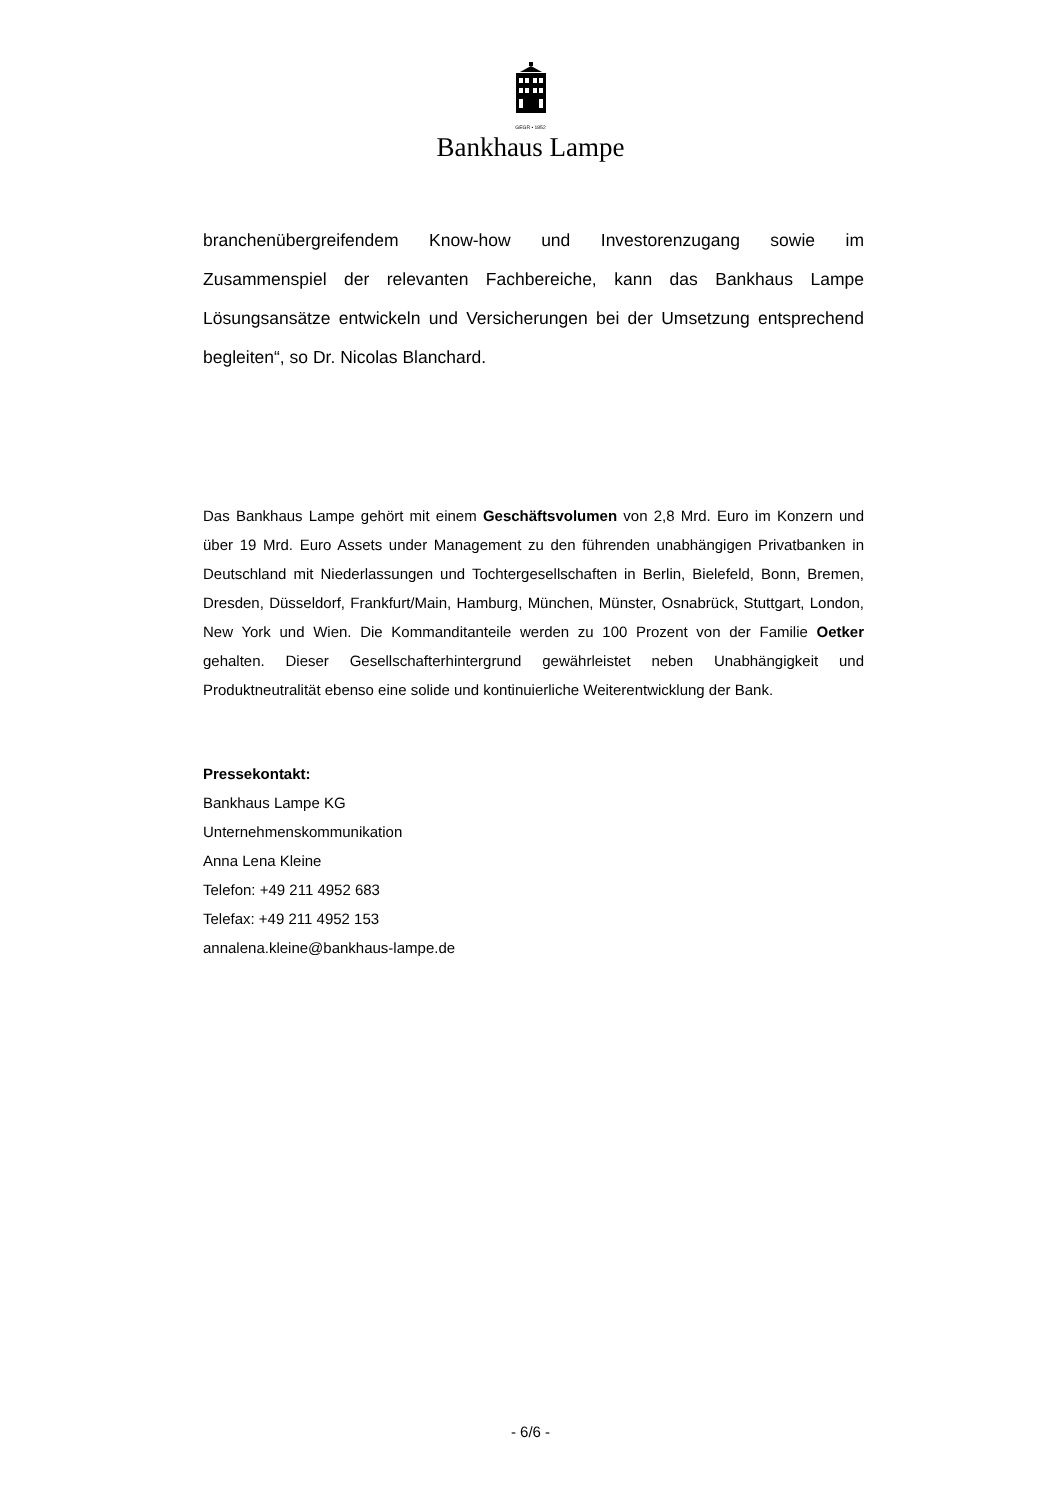GEGR • 1852
Bankhaus Lampe
branchenübergreifendem Know-how und Investorenzugang sowie im Zusammenspiel der relevanten Fachbereiche, kann das Bankhaus Lampe Lösungsansätze entwickeln und Versicherungen bei der Umsetzung entsprechend begleiten“, so Dr. Nicolas Blanchard.
Das Bankhaus Lampe gehört mit einem Geschäftsvolumen von 2,8 Mrd. Euro im Konzern und über 19 Mrd. Euro Assets under Management zu den führenden unabhängigen Privatbanken in Deutschland mit Niederlassungen und Tochtergesellschaften in Berlin, Bielefeld, Bonn, Bremen, Dresden, Düsseldorf, Frankfurt/Main, Hamburg, München, Münster, Osnabrück, Stuttgart, London, New York und Wien. Die Kommanditanteile werden zu 100 Prozent von der Familie Oetker gehalten. Dieser Gesellschafterhintergrund gewährleistet neben Unabhängigkeit und Produktneutralität ebenso eine solide und kontinuierliche Weiterentwicklung der Bank.
Pressekontakt:
Bankhaus Lampe KG
Unternehmenskommunikation
Anna Lena Kleine
Telefon: +49 211 4952 683
Telefax: +49 211 4952 153
annalena.kleine@bankhaus-lampe.de
- 6/6 -